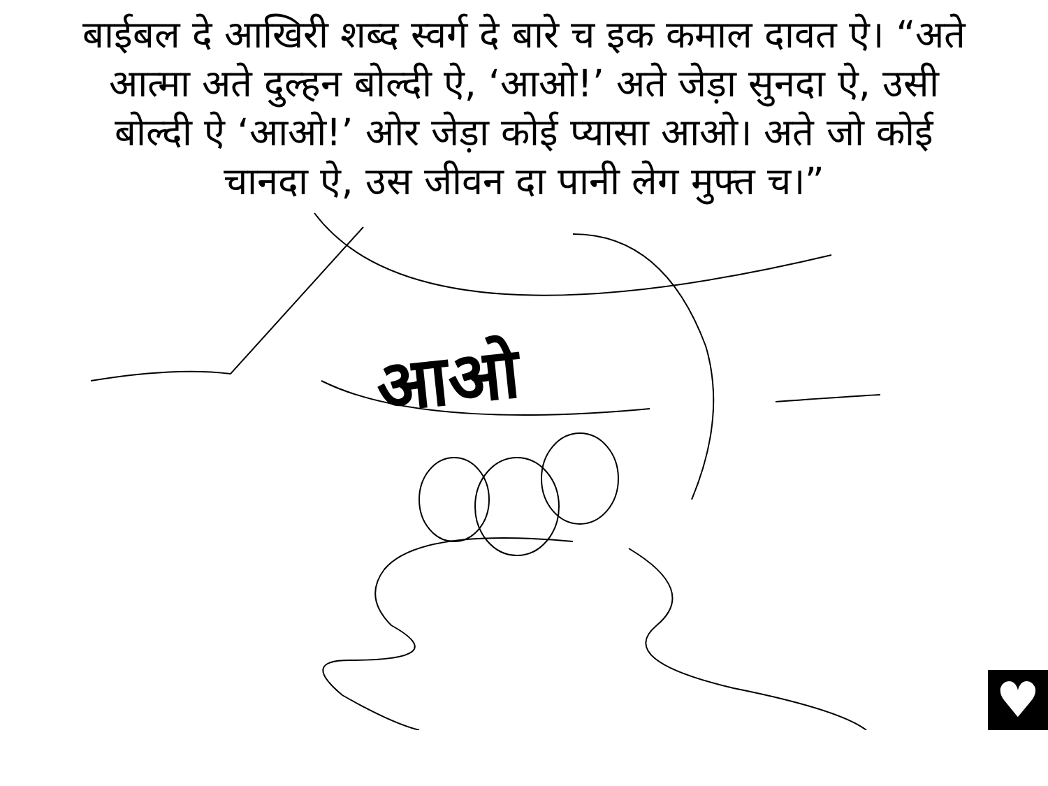बाईबल दे आखिरी शब्द स्वर्ग दे बारे च इक कमाल दावत ऐ। “अते आत्मा अते दुल्हन बोल्दी ऐ, ‘आओ!’ अते जेड़ा सुनदा ऐ, उसी बोल्दी ऐ ‘आओ!’ ओर जेड़ा कोई प्यासा आओ। अते जो कोई चानदा ऐ, उस जीवन दा पानी लेग मुफ्त च।”
आओ
♥